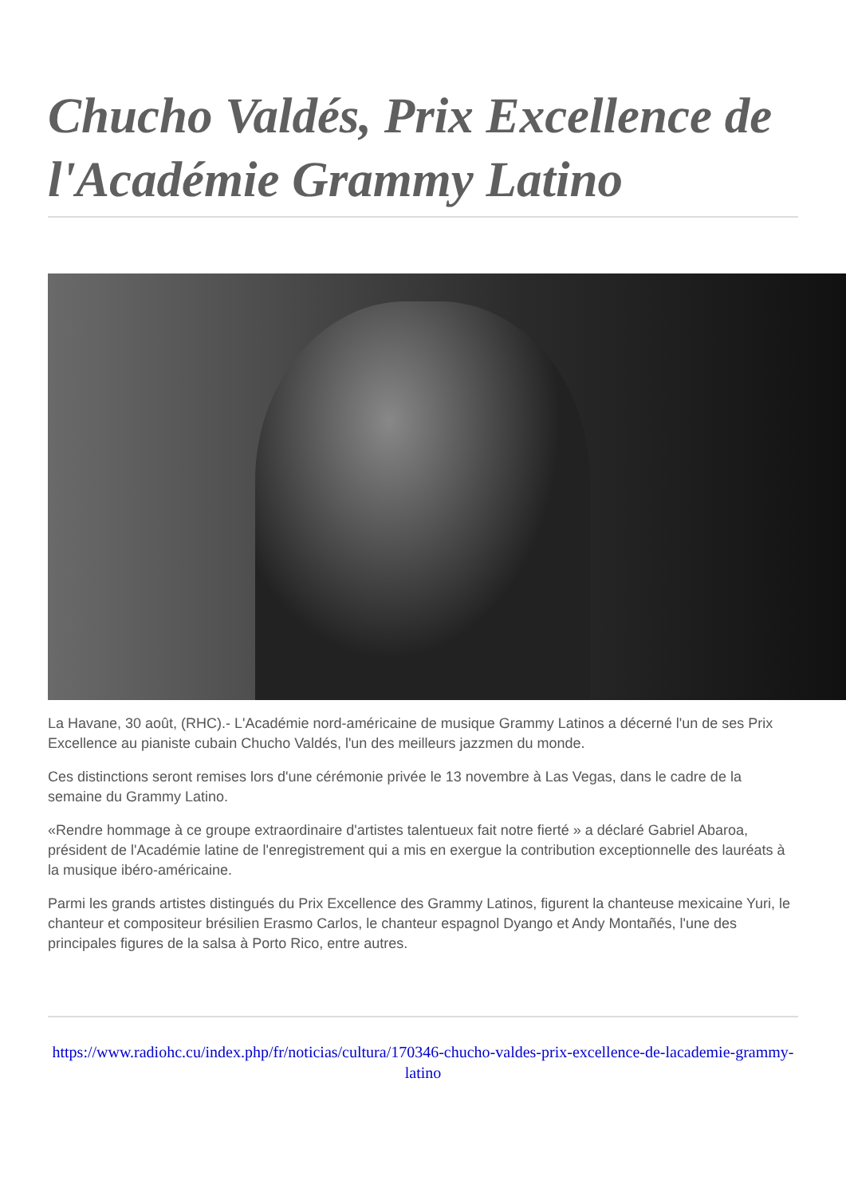Chucho Valdés, Prix Excellence de l'Académie Grammy Latino
La Havane, 30 août, (RHC).- L'Académie nord-américaine de musique Grammy Latinos a décerné l'un de ses Prix Excellence au pianiste cubain Chucho Valdés, l'un des meilleurs jazzmen du monde.
Ces distinctions seront remises lors d'une cérémonie privée le 13 novembre à Las Vegas, dans le cadre de la semaine du Grammy Latino.
«Rendre hommage à ce groupe extraordinaire d'artistes talentueux fait notre fierté » a déclaré Gabriel Abaroa, président de l'Académie latine de l'enregistrement qui a mis en exergue la contribution exceptionnelle des lauréats à la musique ibéro-américaine.
Parmi les grands artistes distingués du Prix Excellence des Grammy Latinos, figurent la chanteuse mexicaine Yuri, le chanteur et compositeur brésilien Erasmo Carlos, le chanteur espagnol Dyango et Andy Montañés, l'une des principales figures de la salsa à Porto Rico, entre autres.
https://www.radiohc.cu/index.php/fr/noticias/cultura/170346-chucho-valdes-prix-excellence-de-lacademie-grammy-latino